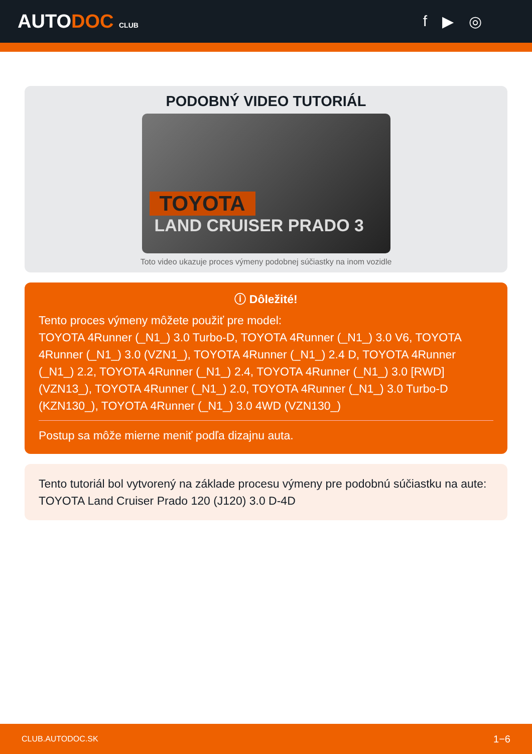AUTODOC CLUB
f ▶ ◎
PODOBNÝ VIDEO TUTORIÁL
TOYOTA
LAND CRUISER PRADO 3
Toto video ukazuje proces výmeny podobnej súčiastky na inom vozidle
ⓘ Dôležité!
Tento proces výmeny môžete použiť pre model:
TOYOTA 4Runner (_N1_) 3.0 Turbo-D, TOYOTA 4Runner (_N1_) 3.0 V6, TOYOTA 4Runner (_N1_) 3.0 (VZN1_), TOYOTA 4Runner (_N1_) 2.4 D, TOYOTA 4Runner (_N1_) 2.2, TOYOTA 4Runner (_N1_) 2.4, TOYOTA 4Runner (_N1_) 3.0 [RWD] (VZN13_), TOYOTA 4Runner (_N1_) 2.0, TOYOTA 4Runner (_N1_) 3.0 Turbo-D (KZN130_), TOYOTA 4Runner (_N1_) 3.0 4WD (VZN130_)
Postup sa môže mierne meniť podľa dizajnu auta.
Tento tutoriál bol vytvorený na základe procesu výmeny pre podobnú súčiastku na aute: TOYOTA Land Cruiser Prado 120 (J120) 3.0 D-4D
CLUB.AUTODOC.SK 1−6